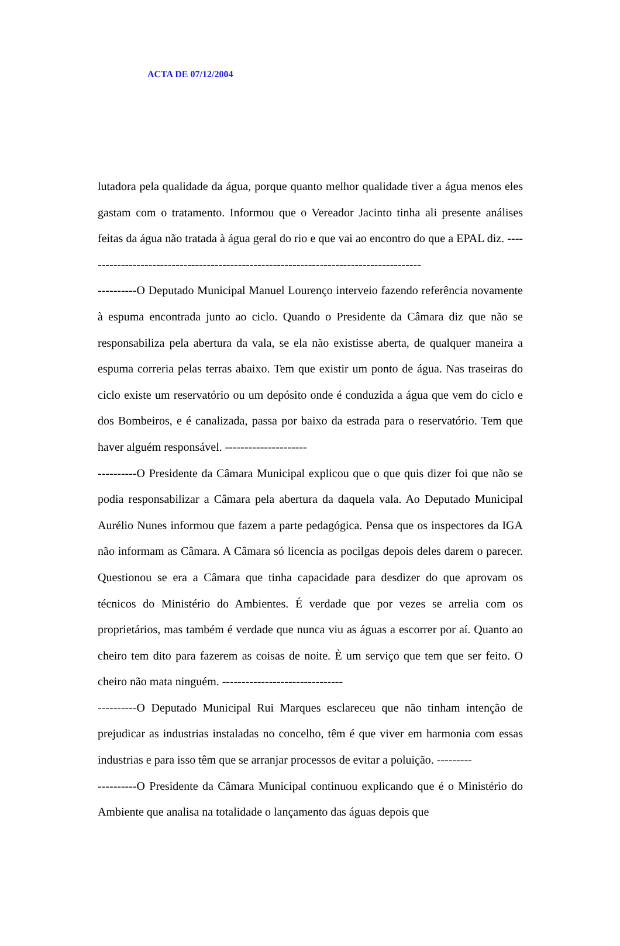ACTA DE 07/12/2004
lutadora pela qualidade da água, porque quanto melhor qualidade tiver a água menos eles gastam com o tratamento. Informou que o Vereador Jacinto tinha ali presente análises feitas da água não tratada à água geral do rio e que vai ao encontro do que a EPAL diz. ---------------------------------------------------------------------------------------
----------O Deputado Municipal Manuel Lourenço interveio fazendo referência novamente à espuma encontrada junto ao ciclo. Quando o Presidente da Câmara diz que não se responsabiliza pela abertura da vala, se ela não existisse aberta, de qualquer maneira a espuma correria pelas terras abaixo. Tem que existir um ponto de água. Nas traseiras do ciclo existe um reservatório ou um depósito onde é conduzida a água que vem do ciclo e dos Bombeiros, e é canalizada, passa por baixo da estrada para o reservatório. Tem que haver alguém responsável. ---------------------
----------O Presidente da Câmara Municipal explicou que o que quis dizer foi que não se podia responsabilizar a Câmara pela abertura da daquela vala. Ao Deputado Municipal Aurélio Nunes informou que fazem a parte pedagógica. Pensa que os inspectores da IGA não informam as Câmara. A Câmara só licencia as pocilgas depois deles darem o parecer. Questionou se era a Câmara que tinha capacidade para desdizer do que aprovam os técnicos do Ministério do Ambientes. É verdade que por vezes se arrelia com os proprietários, mas também é verdade que nunca viu as águas a escorrer por aí. Quanto ao cheiro tem dito para fazerem as coisas de noite. È um serviço que tem que ser feito. O cheiro não mata ninguém. -------------------------------
----------O Deputado Municipal Rui Marques esclareceu que não tinham intenção de prejudicar as industrias instaladas no concelho, têm é que viver em harmonia com essas industrias e para isso têm que se arranjar processos de evitar a poluição. ---------
----------O Presidente da Câmara Municipal continuou explicando que é o Ministério do Ambiente que analisa na totalidade o lançamento das águas depois que